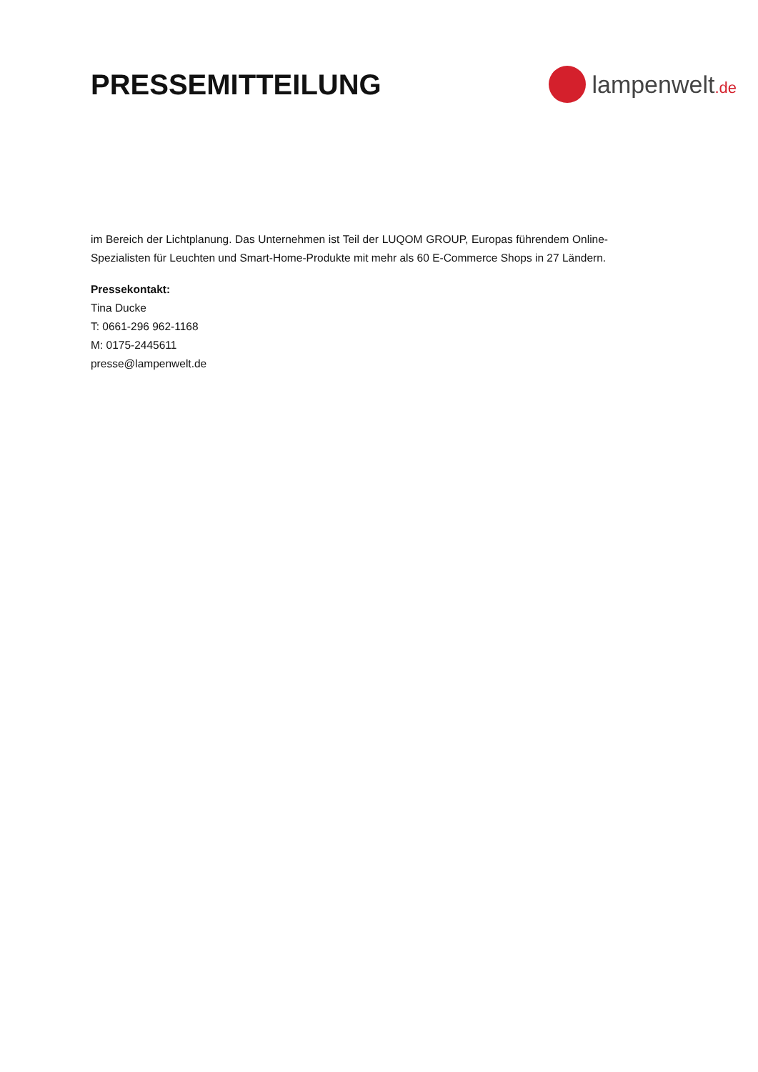PRESSEMITTEILUNG
lampenwelt.de
im Bereich der Lichtplanung. Das Unternehmen ist Teil der LUQOM GROUP, Europas führendem Online-Spezialisten für Leuchten und Smart-Home-Produkte mit mehr als 60 E-Commerce Shops in 27 Ländern.
Pressekontakt:
Tina Ducke
T: 0661-296 962-1168
M: 0175-2445611
presse@lampenwelt.de